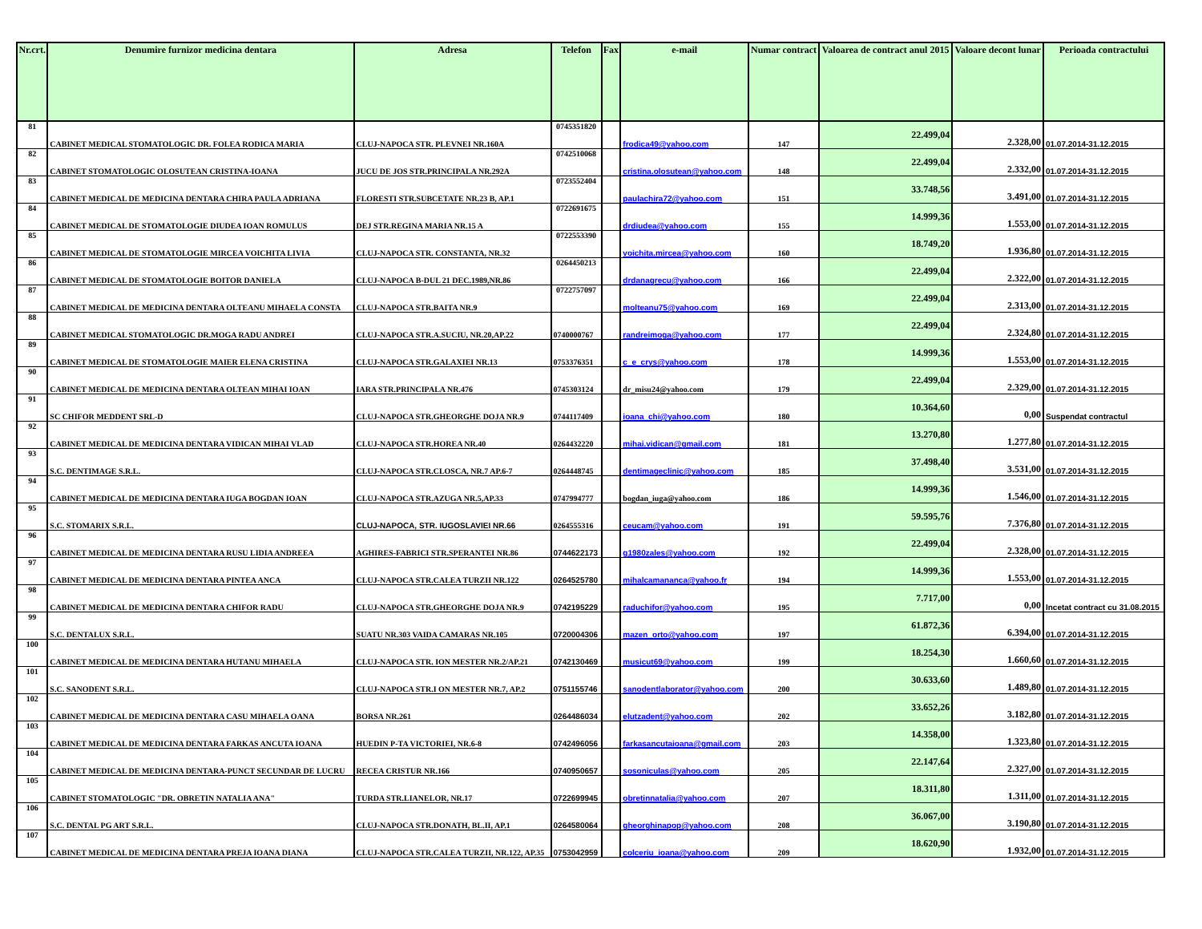| Nr.crt. | Denumire furnizor medicina dentara | Adresa | Telefon | Fax | e-mail | Numar contract | Valoarea de contract anul 2015 | Valoare decont lunar | Perioada contractului |
| --- | --- | --- | --- | --- | --- | --- | --- | --- | --- |
| 81 | CABINET MEDICAL STOMATOLOGIC DR. FOLEA RODICA MARIA | CLUJ-NAPOCA STR. PLEVNEI NR.160A | 0745351820 | | frodica49@yahoo.com | 147 | 22.499,04 | 2.328,00 | 01.07.2014-31.12.2015 |
| 82 | CABINET STOMATOLOGIC OLOSUTEAN CRISTINA-IOANA | JUCU DE JOS STR.PRINCIPALA NR.292A | 0742510068 | | cristina.olosutean@yahoo.com | 148 | 22.499,04 | 2.332,00 | 01.07.2014-31.12.2015 |
| 83 | CABINET MEDICAL DE MEDICINA DENTARA CHIRA PAULA ADRIANA | FLORESTI STR.SUBCETATE NR.23 B, AP.1 | 0723552404 | | paulachira72@yahoo.com | 151 | 33.748,56 | 3.491,00 | 01.07.2014-31.12.2015 |
| 84 | CABINET MEDICAL DE STOMATOLOGIE DIUDEA IOAN ROMULUS | DEJ STR.REGINA MARIA NR.15 A | 0722691675 | | drdiudea@yahoo.com | 155 | 14.999,36 | 1.553,00 | 01.07.2014-31.12.2015 |
| 85 | CABINET MEDICAL DE STOMATOLOGIE MIRCEA VOICHITA LIVIA | CLUJ-NAPOCA STR. CONSTANTA, NR.32 | 0722553390 | | voichita.mircea@yahoo.com | 160 | 18.749,20 | 1.936,80 | 01.07.2014-31.12.2015 |
| 86 | CABINET MEDICAL DE STOMATOLOGIE BOITOR DANIELA | CLUJ-NAPOCA B-DUL 21 DEC.1989,NR.86 | 0264450213 | | drdanagrecu@yahoo.com | 166 | 22.499,04 | 2.322,00 | 01.07.2014-31.12.2015 |
| 87 | CABINET MEDICAL DE MEDICINA DENTARA OLTEANU MIHAELA CONSTA | CLUJ-NAPOCA STR.BAITA NR.9 | 0722757097 | | molteanu75@yahoo.com | 169 | 22.499,04 | 2.313,00 | 01.07.2014-31.12.2015 |
| 88 | CABINET MEDICAL STOMATOLOGIC DR.MOGA RADU ANDREI | CLUJ-NAPOCA STR.A.SUCIU, NR.20,AP.22 | 0740000767 | | randreimoga@yahoo.com | 177 | 22.499,04 | 2.324,80 | 01.07.2014-31.12.2015 |
| 89 | CABINET MEDICAL DE STOMATOLOGIE MAIER ELENA CRISTINA | CLUJ-NAPOCA STR.GALAXIEI NR.13 | 0753376351 | | c_e_crys@yahoo.com | 178 | 14.999,36 | 1.553,00 | 01.07.2014-31.12.2015 |
| 90 | CABINET MEDICAL DE MEDICINA DENTARA OLTEAN MIHAI IOAN | IARA STR.PRINCIPALA NR.476 | 0745303124 | | dr_misu24@yahoo.com | 179 | 22.499,04 | 2.329,00 | 01.07.2014-31.12.2015 |
| 91 | SC CHIFOR MEDDENT SRL-D | CLUJ-NAPOCA STR.GHEORGHE DOJA NR.9 | 0744117409 | | ioana_chi@yahoo.com | 180 | 10.364,60 | 0,00 | Suspendat contractul |
| 92 | CABINET MEDICAL DE MEDICINA DENTARA VIDICAN MIHAI VLAD | CLUJ-NAPOCA STR.HOREA NR.40 | 0264432220 | | mihai.vidican@gmail.com | 181 | 13.270,80 | 1.277,80 | 01.07.2014-31.12.2015 |
| 93 | S.C. DENTIMAGE S.R.L. | CLUJ-NAPOCA STR.CLOSCA, NR.7 AP.6-7 | 0264448745 | | dentimageclinic@yahoo.com | 185 | 37.498,40 | 3.531,00 | 01.07.2014-31.12.2015 |
| 94 | CABINET MEDICAL DE MEDICINA DENTARA IUGA BOGDAN IOAN | CLUJ-NAPOCA STR.AZUGA NR.5,AP.33 | 0747994777 | | bogdan_iuga@yahoo.com | 186 | 14.999,36 | 1.546,00 | 01.07.2014-31.12.2015 |
| 95 | S.C. STOMARIX S.R.L. | CLUJ-NAPOCA, STR. IUGOSLAVIEI NR.66 | 0264555316 | | ceucam@yahoo.com | 191 | 59.595,76 | 7.376,80 | 01.07.2014-31.12.2015 |
| 96 | CABINET MEDICAL DE MEDICINA DENTARA RUSU LIDIA ANDREEA | AGHIRES-FABRICI STR.SPERANTEI NR.86 | 0744622173 | | g1980zales@yahoo.com | 192 | 22.499,04 | 2.328,00 | 01.07.2014-31.12.2015 |
| 97 | CABINET MEDICAL DE MEDICINA DENTARA PINTEA ANCA | CLUJ-NAPOCA STR.CALEA TURZII NR.122 | 0264525780 | | mihalcamananca@yahoo.fr | 194 | 14.999,36 | 1.553,00 | 01.07.2014-31.12.2015 |
| 98 | CABINET MEDICAL DE MEDICINA DENTARA CHIFOR RADU | CLUJ-NAPOCA STR.GHEORGHE DOJA NR.9 | 0742195229 | | raduchifor@yahoo.com | 195 | 7.717,00 | 0,00 | Incetat contract cu 31.08.2015 |
| 99 | S.C. DENTALUX S.R.L. | SUATU NR.303 VAIDA CAMARAS NR.105 | 0720004306 | | mazen_orto@yahoo.com | 197 | 61.872,36 | 6.394,00 | 01.07.2014-31.12.2015 |
| 100 | CABINET MEDICAL DE MEDICINA DENTARA HUTANU MIHAELA | CLUJ-NAPOCA STR. ION MESTER NR.2/AP.21 | 0742130469 | | musicut69@yahoo.com | 199 | 18.254,30 | 1.660,60 | 01.07.2014-31.12.2015 |
| 101 | S.C. SANODENT S.R.L. | CLUJ-NAPOCA STR.I ON MESTER NR.7, AP.2 | 0751155746 | | sanodentlaborator@yahoo.com | 200 | 30.633,60 | 1.489,80 | 01.07.2014-31.12.2015 |
| 102 | CABINET MEDICAL DE MEDICINA DENTARA CASU MIHAELA OANA | BORSA NR.261 | 0264486034 | | elutzadent@yahoo.com | 202 | 33.652,26 | 3.182,80 | 01.07.2014-31.12.2015 |
| 103 | CABINET MEDICAL DE MEDICINA DENTARA FARKAS ANCUTA IOANA | HUEDIN P-TA VICTORIEI, NR.6-8 | 0742496056 | | farkasancutaioana@gmail.com | 203 | 14.358,00 | 1.323,80 | 01.07.2014-31.12.2015 |
| 104 | CABINET MEDICAL DE MEDICINA DENTARA-PUNCT SECUNDAR DE LUCRU | RECEA CRISTUR NR.166 | 0740950657 | | sosoniculas@yahoo.com | 205 | 22.147,64 | 2.327,00 | 01.07.2014-31.12.2015 |
| 105 | CABINET STOMATOLOGIC "DR. OBRETIN NATALIA ANA" | TURDA STR.LIANELOR, NR.17 | 0722699945 | | obretinnatalia@yahoo.com | 207 | 18.311,80 | 1.311,00 | 01.07.2014-31.12.2015 |
| 106 | S.C. DENTAL PG ART S.R.L. | CLUJ-NAPOCA STR.DONATH, BL.II, AP.1 | 0264580064 | | gheorghinapop@yahoo.com | 208 | 36.067,00 | 3.190,80 | 01.07.2014-31.12.2015 |
| 107 | CABINET MEDICAL DE MEDICINA DENTARA PREJA IOANA DIANA | CLUJ-NAPOCA STR.CALEA TURZII, NR.122, AP.35 | 0753042959 | | colceriu_ioana@yahoo.com | 209 | 18.620,90 | 1.932,00 | 01.07.2014-31.12.2015 |